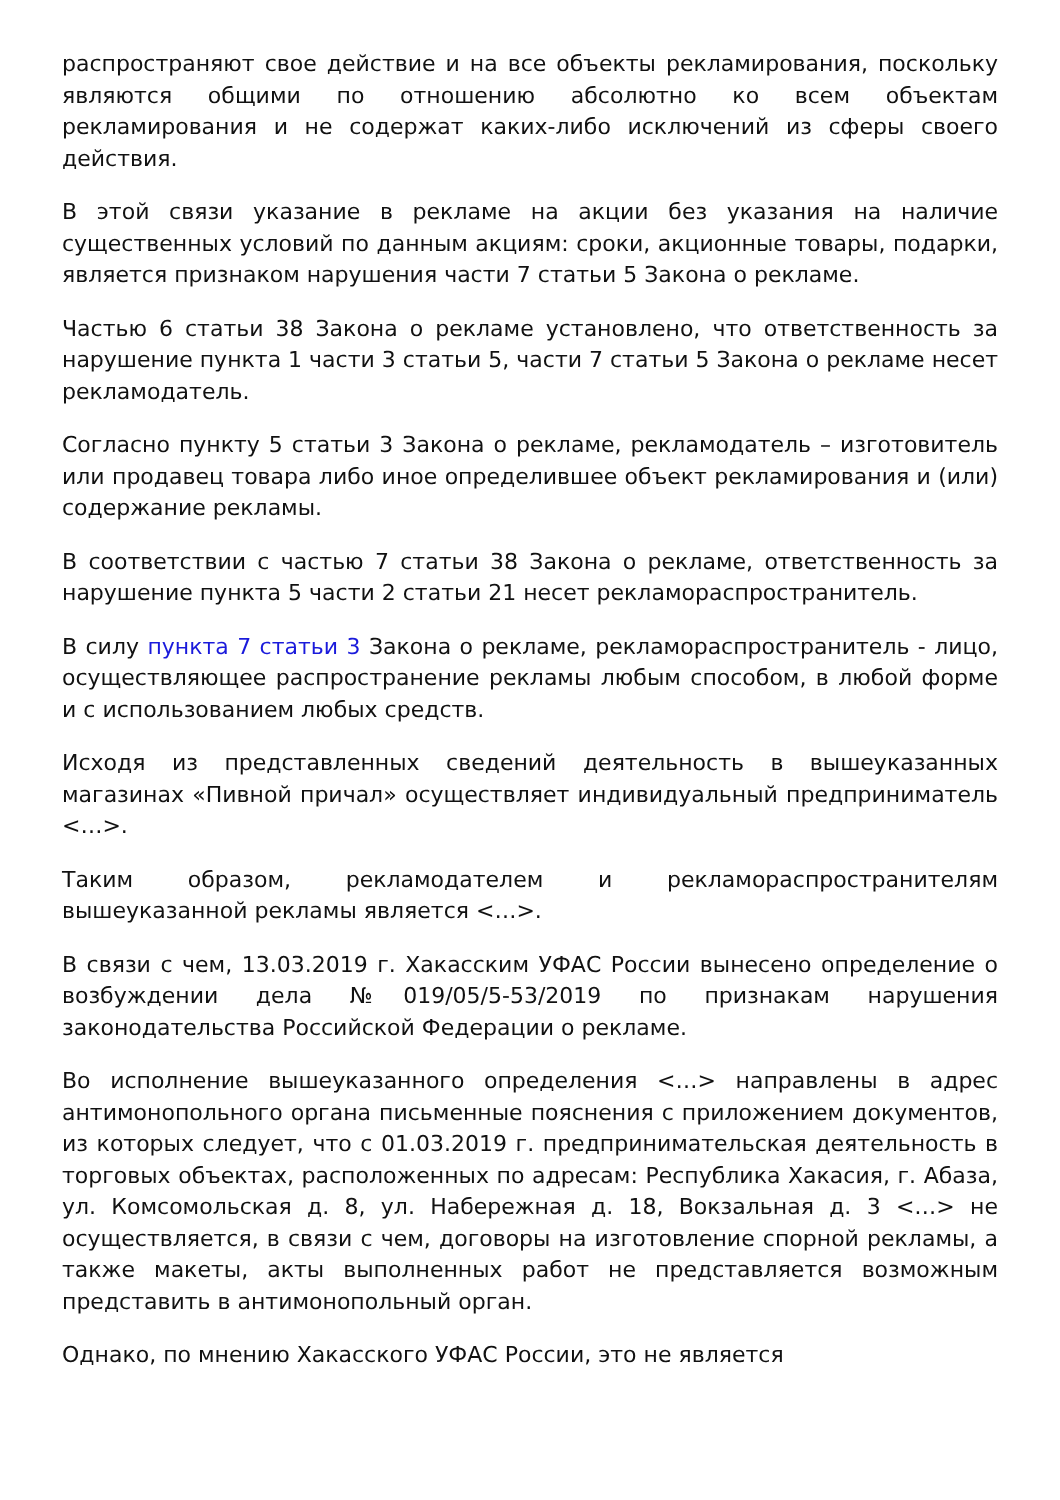распространяют свое действие и на все объекты рекламирования, поскольку являются общими по отношению абсолютно ко всем объектам рекламирования и не содержат каких-либо исключений из сферы своего действия.
В этой связи указание в рекламе на акции без указания на наличие существенных условий по данным акциям: сроки, акционные товары, подарки, является признаком нарушения части 7 статьи 5 Закона о рекламе.
Частью 6 статьи 38 Закона о рекламе установлено, что ответственность за нарушение пункта 1 части 3 статьи 5, части 7 статьи 5 Закона о рекламе несет рекламодатель.
Согласно пункту 5 статьи 3 Закона о рекламе, рекламодатель – изготовитель или продавец товара либо иное определившее объект рекламирования и (или) содержание рекламы.
В соответствии с частью 7 статьи 38 Закона о рекламе, ответственность за нарушение пункта 5 части 2 статьи 21 несет рекламораспространитель.
В силу пункта 7 статьи 3 Закона о рекламе, рекламораспространитель - лицо, осуществляющее распространение рекламы любым способом, в любой форме и с использованием любых средств.
Исходя из представленных сведений деятельность в вышеуказанных магазинах «Пивной причал» осуществляет индивидуальный предприниматель <…>.
Таким образом, рекламодателем и рекламораспространителям вышеуказанной рекламы является <…>.
В связи с чем, 13.03.2019 г. Хакасским УФАС России вынесено определение о возбуждении дела №019/05/5-53/2019 по признакам нарушения законодательства Российской Федерации о рекламе.
Во исполнение вышеуказанного определения <…> направлены в адрес антимонопольного органа письменные пояснения с приложением документов, из которых следует, что с 01.03.2019 г. предпринимательская деятельность в торговых объектах, расположенных по адресам: Республика Хакасия, г. Абаза, ул. Комсомольская д. 8, ул. Набережная д. 18, Вокзальная д. 3 <…> не осуществляется, в связи с чем, договоры на изготовление спорной рекламы, а также макеты, акты выполненных работ не представляется возможным представить в антимонопольный орган.
Однако, по мнению Хакасского УФАС России, это не является